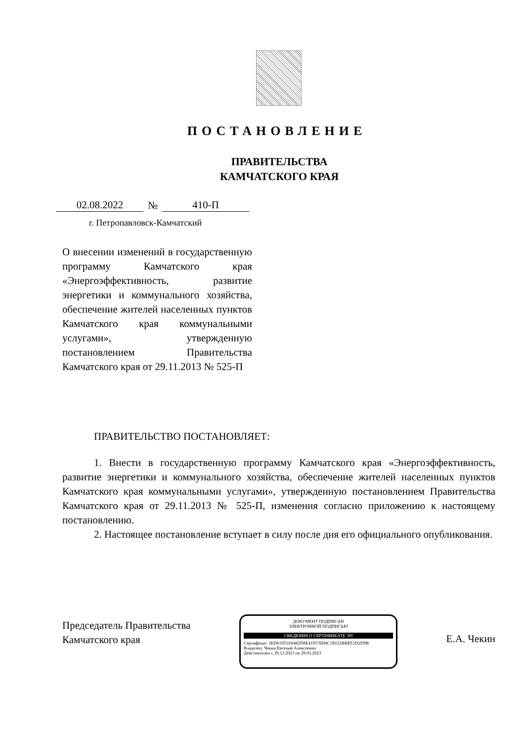ПОСТАНОВЛЕНИЕ
ПРАВИТЕЛЬСТВА
КАМЧАТСКОГО КРАЯ
02.08.2022 № 410-П
г. Петропавловск-Камчатский
О внесении изменений в государственную программу Камчатского края «Энергоэффективность, развитие энергетики и коммунального хозяйства, обеспечение жителей населенных пунктов Камчатского края коммунальными услугами», утвержденную постановлением Правительства Камчатского края от 29.11.2013 № 525-П
ПРАВИТЕЛЬСТВО ПОСТАНОВЛЯЕТ:
1. Внести в государственную программу Камчатского края «Энергоэффективность, развитие энергетики и коммунального хозяйства, обеспечение жителей населенных пунктов Камчатского края коммунальными услугами», утвержденную постановлением Правительства Камчатского края от 29.11.2013 № 525-П, изменения согласно приложению к настоящему постановлению.
2. Настоящее постановление вступает в силу после дня его официального опубликования.
Председатель Правительства
Камчатского края
ДОКУМЕНТ ПОДПИСАН
ЭЛЕКТРОННОЙ ПОДПИСЬЮ
СВЕДЕНИЯ О СЕРТИФИКАТЕ ЭП
Сертификат: 5ED61D5160482D8E419576D8C1E632BBEF2D2D9B
Владелец: Чекин Евгений Алексеевич
Действителен с 29.12.2021 по 29.03.2023
Е.А. Чекин